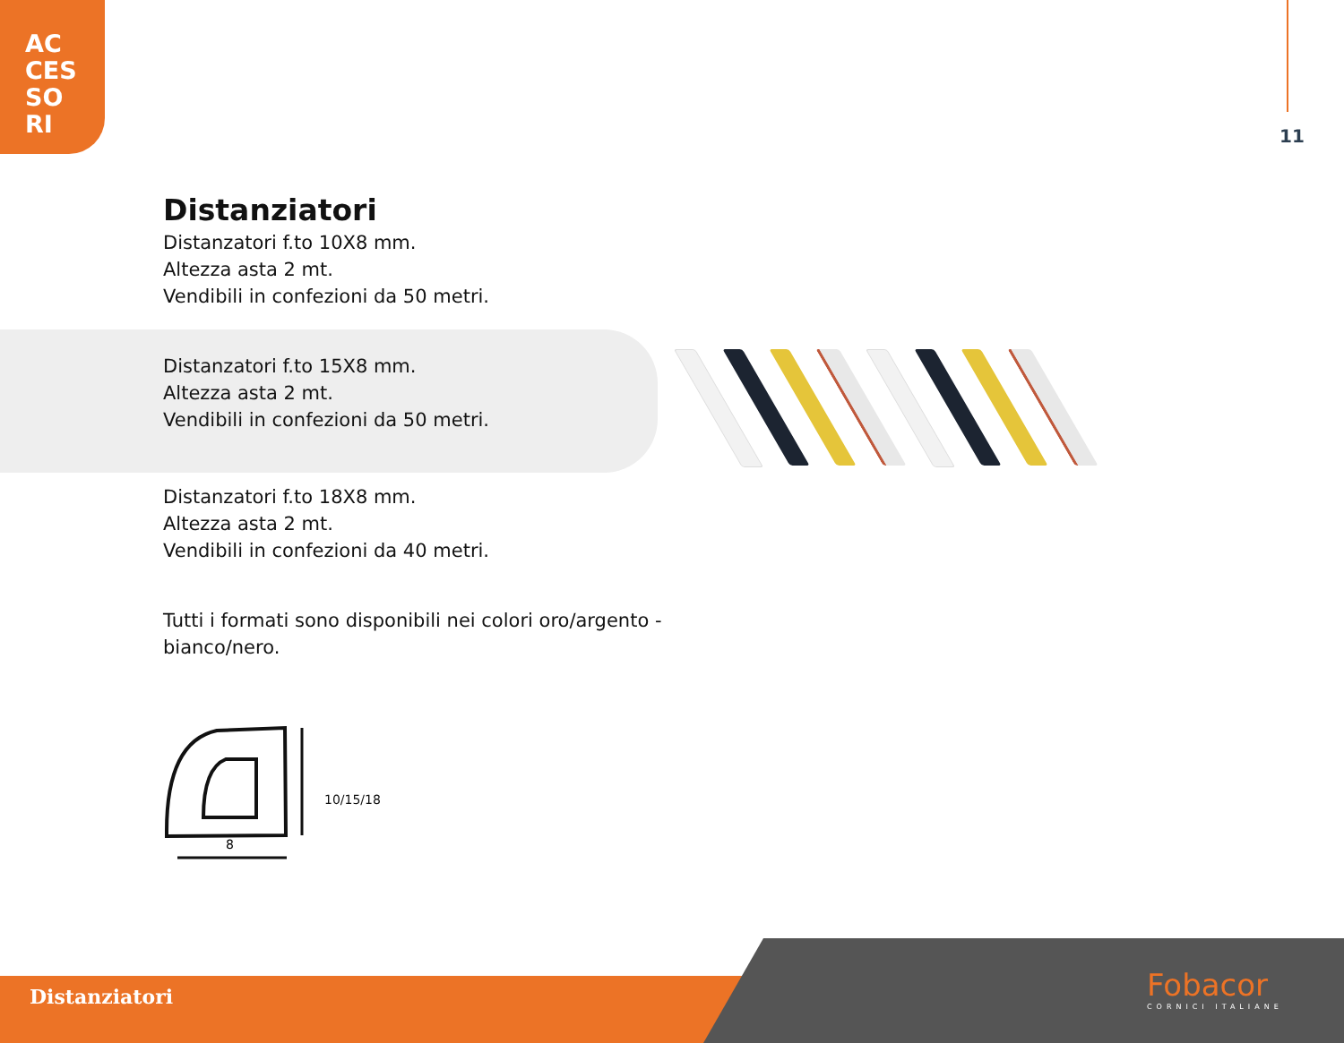AC
CES
SO
RI
11
Distanziatori
Distanzatori f.to 10X8 mm.
Altezza asta 2 mt.
Vendibili in confezioni da 50 metri.
Distanzatori f.to 15X8 mm.
Altezza asta 2 mt.
Vendibili in confezioni da 50 metri.
Distanzatori f.to 18X8 mm.
Altezza asta 2 mt.
Vendibili in confezioni da 40 metri.
Tutti i formati sono disponibili nei colori oro/argento -
bianco/nero.
8
10/15/18
Distanziatori Fobacor
CORNICI ITALIANE